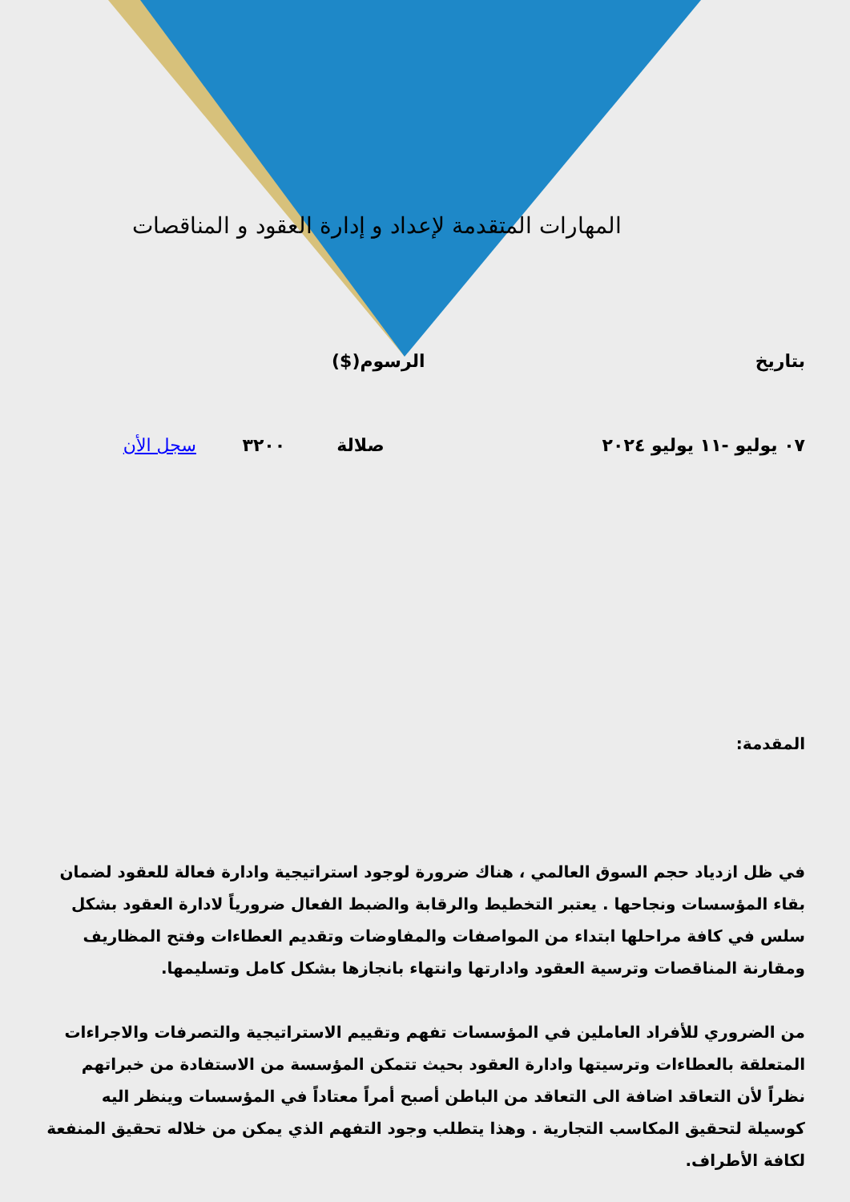المهارات المتقدمة لإعداد و إدارة العقود و المناقصات
| بتاريخ | الرسوم($) |
| ٠٧ يوليو -١١ يوليو ٢٠٢٤ | صلالة | ٣٢٠٠ | سجل الأن |
المقدمة:
في ظل ازدياد حجم السوق العالمي ، هناك ضرورة لوجود استراتيجية وادارة فعالة للعقود لضمان بقاء المؤسسات ونجاحها . يعتبر التخطيط والرقابة والضبط الفعال ضرورياً لادارة العقود بشكل سلس في كافة مراحلها ابتداء من المواصفات والمفاوضات وتقديم العطاءات وفتح المظاريف ومقارنة المناقصات وترسية العقود وادارتها وانتهاء بانجازها بشكل كامل وتسليمها.
من الضروري للأفراد العاملين في المؤسسات تفهم وتقييم الاستراتيجية والتصرفات والاجراءات المتعلقة بالعطاءات وترسيتها وادارة العقود بحيث تتمكن المؤسسة من الاستفادة من خبراتهم نظراً لأن التعاقد اضافة الى التعاقد من الباطن أصبح أمراً معتاداً في المؤسسات وينظر اليه كوسيلة لتحقيق المكاسب التجارية . وهذا يتطلب وجود التفهم الذي يمكن من خلاله تحقيق المنفعة لكافة الأطراف.